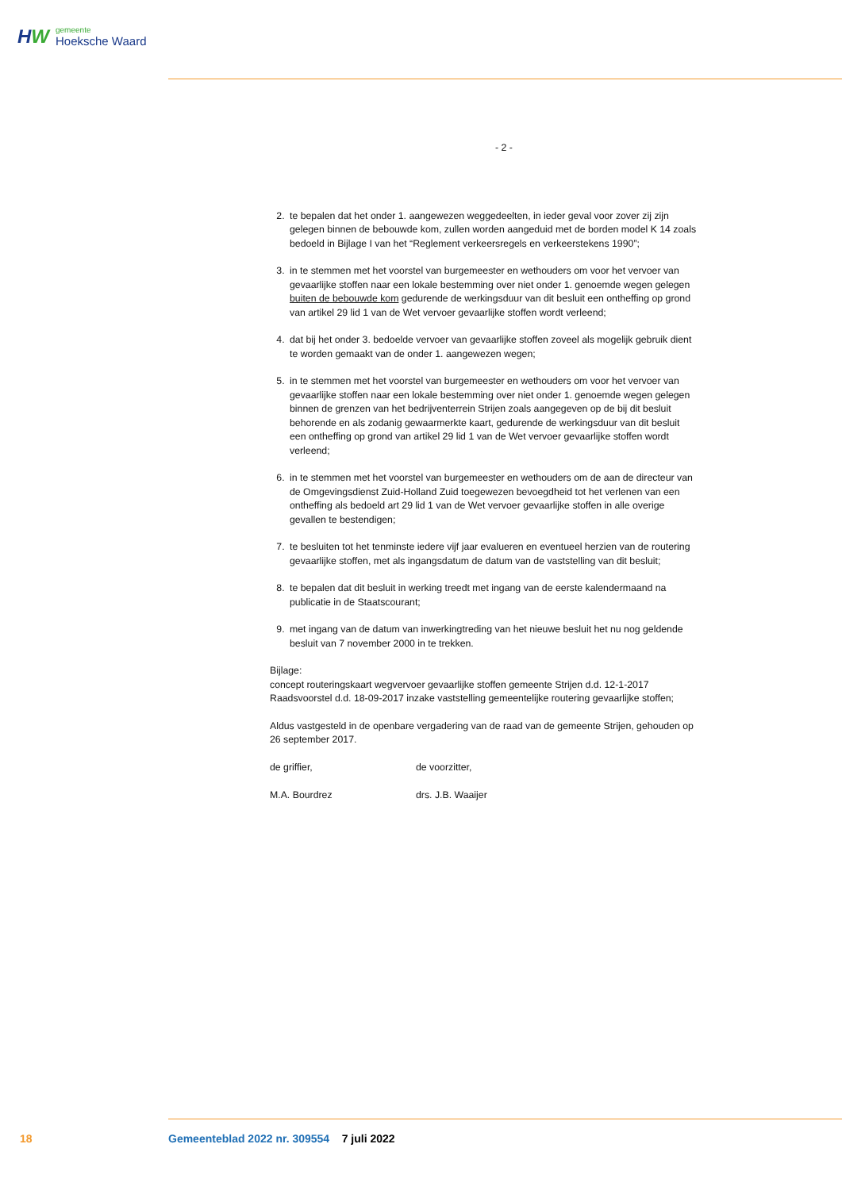HW
gemeente
Hoeksche Waard
- 2 -
2. te bepalen dat het onder 1. aangewezen weggedeelten, in ieder geval voor zover zij zijn gelegen binnen de bebouwde kom, zullen worden aangeduid met de borden model K 14 zoals bedoeld in Bijlage I van het “Reglement verkeersregels en verkeerstekens 1990”;
3. in te stemmen met het voorstel van burgemeester en wethouders om voor het vervoer van gevaarlijke stoffen naar een lokale bestemming over niet onder 1. genoemde wegen gelegen buiten de bebouwde kom gedurende de werkingsduur van dit besluit een ontheffing op grond van artikel 29 lid 1 van de Wet vervoer gevaarlijke stoffen wordt verleend;
4. dat bij het onder 3. bedoelde vervoer van gevaarlijke stoffen zoveel als mogelijk gebruik dient te worden gemaakt van de onder 1. aangewezen wegen;
5. in te stemmen met het voorstel van burgemeester en wethouders om voor het vervoer van gevaarlijke stoffen naar een lokale bestemming over niet onder 1. genoemde wegen gelegen binnen de grenzen van het bedrijventerrein Strijen zoals aangegeven op de bij dit besluit behorende en als zodanig gewaarmerkte kaart, gedurende de werkingsduur van dit besluit een ontheffing op grond van artikel 29 lid 1 van de Wet vervoer gevaarlijke stoffen wordt verleend;
6. in te stemmen met het voorstel van burgemeester en wethouders om de aan de directeur van de Omgevingsdienst Zuid-Holland Zuid toegewezen bevoegdheid tot het verlenen van een ontheffing als bedoeld art 29 lid 1 van de Wet vervoer gevaarlijke stoffen in alle overige gevallen te bestendigen;
7. te besluiten tot het tenminste iedere vijf jaar evalueren en eventueel herzien van de routering gevaarlijke stoffen, met als ingangsdatum de datum van de vaststelling van dit besluit;
8. te bepalen dat dit besluit in werking treedt met ingang van de eerste kalendermaand na publicatie in de Staatscourant;
9. met ingang van de datum van inwerkingtreding van het nieuwe besluit het nu nog geldende besluit van 7 november 2000 in te trekken.
Bijlage:
concept routeringskaart wegvervoer gevaarlijke stoffen gemeente Strijen d.d. 12-1-2017
Raadsvoorstel d.d. 18-09-2017 inzake vaststelling gemeentelijke routering gevaarlijke stoffen;
Aldus vastgesteld in de openbare vergadering van de raad van de gemeente Strijen, gehouden op 26 september 2017.
de griffier,
M.A. Bourdrez
de voorzitter,
drs. J.B. Waaijer
18
Gemeenteblad 2022 nr. 309554 7 juli 2022